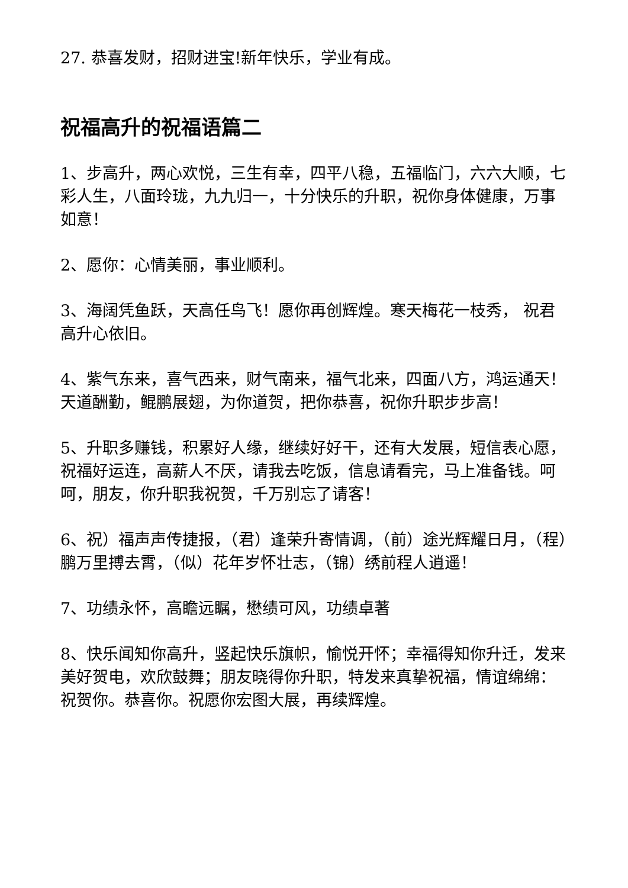27. 恭喜发财，招财进宝!新年快乐，学业有成。
祝福高升的祝福语篇二
1、步高升，两心欢悦，三生有幸，四平八稳，五福临门，六六大顺，七彩人生，八面玲珑，九九归一，十分快乐的升职，祝你身体健康，万事如意！
2、愿你：心情美丽，事业顺利。
3、海阔凭鱼跃，天高任鸟飞！愿你再创辉煌。寒天梅花一枝秀， 祝君高升心依旧。
4、紫气东来，喜气西来，财气南来，福气北来，四面八方，鸿运通天！天道酬勤，鲲鹏展翅，为你道贺，把你恭喜，祝你升职步步高！
5、升职多赚钱，积累好人缘，继续好好干，还有大发展，短信表心愿，祝福好运连，高薪人不厌，请我去吃饭，信息请看完，马上准备钱。呵呵，朋友，你升职我祝贺，千万别忘了请客！
6、祝）福声声传捷报，（君）逢荣升寄情调，（前）途光辉耀日月，（程）鹏万里搏去霄，（似）花年岁怀壮志，（锦）绣前程人逍遥！
7、功绩永怀，高瞻远瞩，懋绩可风，功绩卓著
8、快乐闻知你高升，竖起快乐旗帜，愉悦开怀；幸福得知你升迁，发来美好贺电，欢欣鼓舞；朋友晓得你升职，特发来真挚祝福，情谊绵绵：祝贺你。恭喜你。祝愿你宏图大展，再续辉煌。